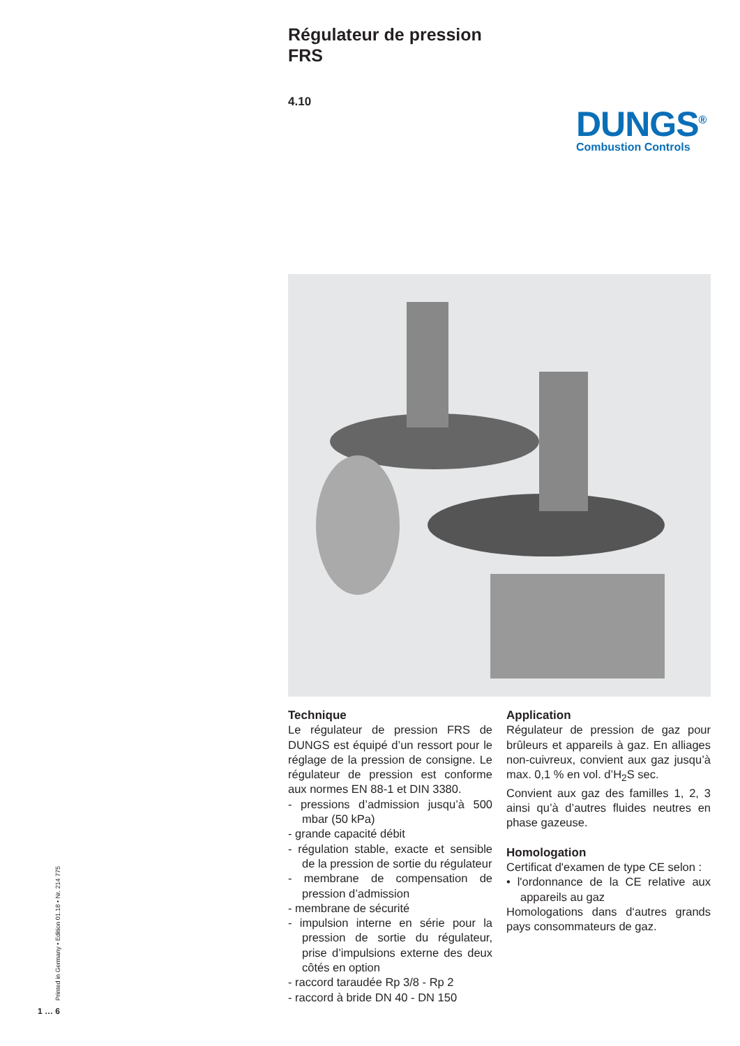Régulateur de pression
FRS
4.10
DUNGS<sup>®</sup>
Combustion Controls
Technique
Le régulateur de pression FRS de DUNGS est équipé d’un ressort pour le réglage de la pression de consigne. Le régulateur de pression est conforme aux normes EN 88-1 et DIN 3380.
- pressions d’admission jusqu’à 500 mbar (50 kPa)
- grande capacité débit
- régulation stable, exacte et sensible de la pression de sortie du régulateur
- membrane de compensation de pression d’admission
- membrane de sécurité
- impulsion interne en série pour la pression de sortie du régulateur, prise d’impulsions externe des deux côtés en option
- raccord taraudée Rp 3/8 - Rp 2
- raccord à bride DN 40 - DN 150
Application
Régulateur de pression de gaz pour brûleurs et appareils à gaz. En alliages non-cuivreux, convient aux gaz jusqu’à max. 0,1 % en vol. d’H<sub>2</sub>S sec.
Convient aux gaz des familles 1, 2, 3 ainsi qu’à d’autres fluides neutres en phase gazeuse.
Homologation
Certificat d'examen de type CE selon :
• l'ordonnance de la CE relative aux appareils au gaz
Homologations dans d‘autres grands pays consommateurs de gaz.
Printed in Germany • Edition 01.18 • Nr. 214 775
1 … 6